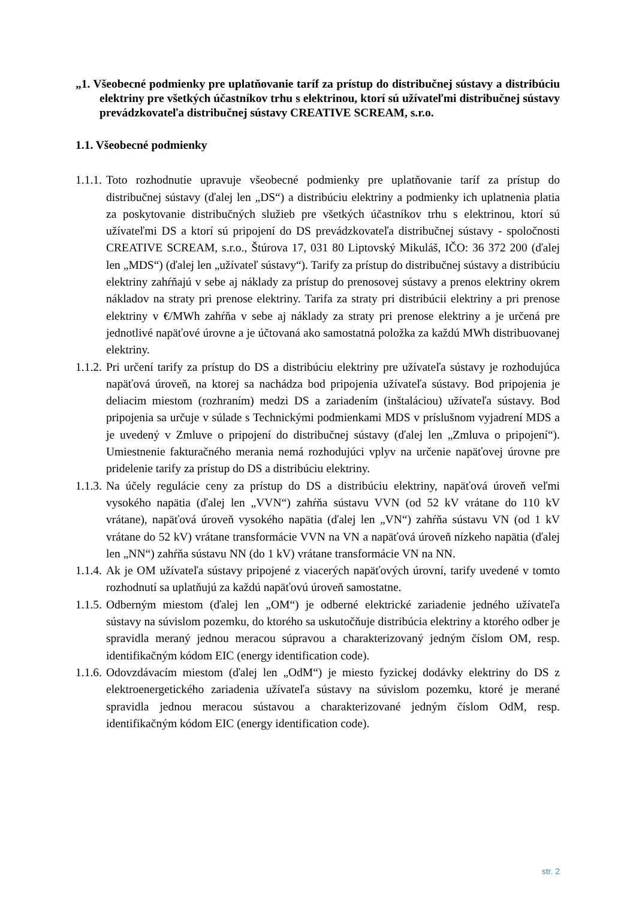„1. Všeobecné podmienky pre uplatňovanie taríf za prístup do distribučnej sústavy a distribúciu elektriny pre všetkých účastníkov trhu s elektrinou, ktorí sú užívateľmi distribučnej sústavy prevádzkovateľa distribučnej sústavy CREATIVE SCREAM, s.r.o.
1.1. Všeobecné podmienky
1.1.1.
Toto rozhodnutie upravuje všeobecné podmienky pre uplatňovanie taríf za prístup do distribučnej sústavy (ďalej len „DS“) a distribúciu elektriny a podmienky ich uplatnenia platia za poskytovanie distribučných služieb pre všetkých účastníkov trhu s elektrinou, ktorí sú užívateľmi DS a ktorí sú pripojení do DS prevádzkovateľa distribučnej sústavy - spoločnosti CREATIVE SCREAM, s.r.o., Štúrova 17, 031 80 Liptovský Mikuláš, IČO: 36 372 200 (ďalej len „MDS“) (ďalej len „užívateľ sústavy“). Tarify za prístup do distribučnej sústavy a distribúciu elektriny zahŕňajú v sebe aj náklady za prístup do prenosovej sústavy a prenos elektriny okrem nákladov na straty pri prenose elektriny. Tarifa za straty pri distribúcii elektriny a pri prenose elektriny v €/MWh zahŕňa v sebe aj náklady za straty pri prenose elektriny a je určená pre jednotlivé napäťové úrovne a je účtovaná ako samostatná položka za každú MWh distribuovanej elektriny.
1.1.2.
Pri určení tarify za prístup do DS a distribúciu elektriny pre užívateľa sústavy je rozhodujúca napäťová úroveň, na ktorej sa nachádza bod pripojenia užívateľa sústavy. Bod pripojenia je deliacim miestom (rozhraním) medzi DS a zariadením (inštaláciou) užívateľa sústavy. Bod pripojenia sa určuje v súlade s Technickými podmienkami MDS v príslušnom vyjadrení MDS a je uvedený v Zmluve o pripojení do distribučnej sústavy (ďalej len „Zmluva o pripojení“). Umiestnenie fakturačného merania nemá rozhodujúci vplyv na určenie napäťovej úrovne pre pridelenie tarify za prístup do DS a distribúciu elektriny.
1.1.3.
Na účely regulácie ceny za prístup do DS a distribúciu elektriny, napäťová úroveň veľmi vysokého napätia (ďalej len „VVN“) zahŕňa sústavu VVN (od 52 kV vrátane do 110 kV vrátane), napäťová úroveň vysokého napätia (ďalej len „VN“) zahŕňa sústavu VN (od 1 kV vrátane do 52 kV) vrátane transformácie VVN na VN a napäťová úroveň nízkeho napätia (ďalej len „NN“) zahŕňa sústavu NN (do 1 kV) vrátane transformácie VN na NN.
1.1.4.
Ak je OM užívateľa sústavy pripojené z viacerých napäťových úrovní, tarify uvedené v tomto rozhodnutí sa uplatňujú za každú napäťovú úroveň samostatne.
1.1.5.
Odberným miestom (ďalej len „OM“) je odberné elektrické zariadenie jedného užívateľa sústavy na súvislom pozemku, do ktorého sa uskutočňuje distribúcia elektriny a ktorého odber je spravidla meraný jednou meracou súpravou a charakterizovaný jedným číslom OM, resp. identifikačným kódom EIC (energy identification code).
1.1.6.
Odovzdávacím miestom (ďalej len „OdM“) je miesto fyzickej dodávky elektriny do DS z elektroenergetického zariadenia užívateľa sústavy na súvislom pozemku, ktoré je merané spravidla jednou meracou sústavou a charakterizované jedným číslom OdM, resp. identifikačným kódom EIC (energy identification code).
str. 2